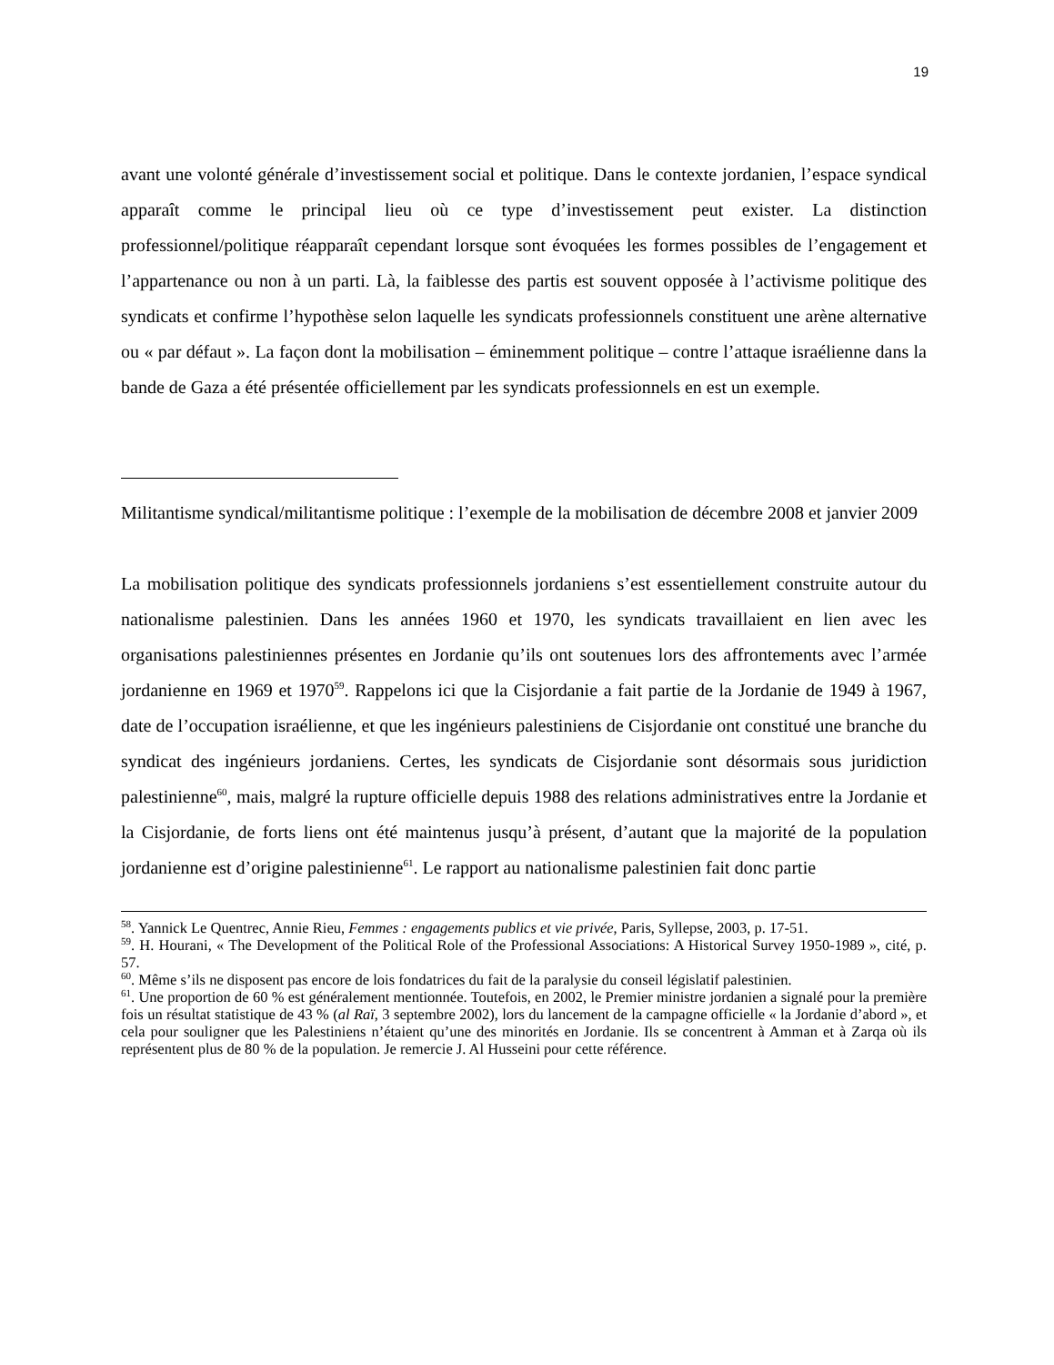19
avant une volonté générale d’investissement social et politique. Dans le contexte jordanien, l’espace syndical apparaît comme le principal lieu où ce type d’investissement peut exister. La distinction professionnel/politique réapparaît cependant lorsque sont évoquées les formes possibles de l’engagement et l’appartenance ou non à un parti. Là, la faiblesse des partis est souvent opposée à l’activisme politique des syndicats et confirme l’hypothèse selon laquelle les syndicats professionnels constituent une arène alternative ou « par défaut ». La façon dont la mobilisation – éminemment politique – contre l’attaque israélienne dans la bande de Gaza a été présentée officiellement par les syndicats professionnels en est un exemple.
Militantisme syndical/militantisme politique : l’exemple de la mobilisation de décembre 2008 et janvier 2009
La mobilisation politique des syndicats professionnels jordaniens s’est essentiellement construite autour du nationalisme palestinien. Dans les années 1960 et 1970, les syndicats travaillaient en lien avec les organisations palestiniennes présentes en Jordanie qu’ils ont soutenues lors des affrontements avec l’armée jordanienne en 1969 et 1970<sup>59</sup>. Rappelons ici que la Cisjordanie a fait partie de la Jordanie de 1949 à 1967, date de l’occupation israélienne, et que les ingénieurs palestiniens de Cisjordanie ont constitué une branche du syndicat des ingénieurs jordaniens. Certes, les syndicats de Cisjordanie sont désormais sous juridiction palestinienne<sup>60</sup>, mais, malgré la rupture officielle depuis 1988 des relations administratives entre la Jordanie et la Cisjordanie, de forts liens ont été maintenus jusqu’à présent, d’autant que la majorité de la population jordanienne est d’origine palestinienne<sup>61</sup>. Le rapport au nationalisme palestinien fait donc partie
<sup>58</sup>. Yannick Le Quentrec, Annie Rieu, Femmes : engagements publics et vie privée, Paris, Syllepse, 2003, p. 17-51.
<sup>59</sup>. H. Hourani, « The Development of the Political Role of the Professional Associations: A Historical Survey 1950-1989 », cité, p. 57.
<sup>60</sup>. Même s’ils ne disposent pas encore de lois fondatrices du fait de la paralysie du conseil législatif palestinien.
<sup>61</sup>. Une proportion de 60 % est généralement mentionnée. Toutefois, en 2002, le Premier ministre jordanien a signalé pour la première fois un résultat statistique de 43 % (al Raï, 3 septembre 2002), lors du lancement de la campagne officielle « la Jordanie d’abord », et cela pour souligner que les Palestiniens n’étaient qu’une des minorités en Jordanie. Ils se concentrent à Amman et à Zarqa où ils représentent plus de 80 % de la population. Je remercie J. Al Husseini pour cette référence.